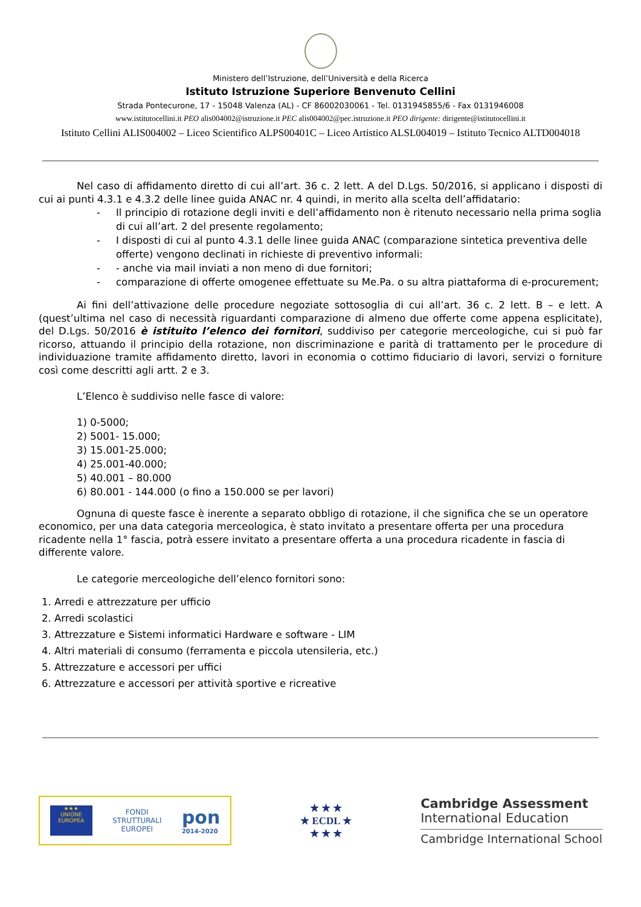Ministero dell’Istruzione, dell’Università e della Ricerca
Istituto Istruzione Superiore Benvenuto Cellini
Strada Pontecurone, 17 - 15048 Valenza (AL) - CF 86002030061 - Tel. 0131945855/6 - Fax 0131946008
www.istitutocellini.it PEO alis004002@istruzione.it PEC alis004002@pec.istruzione.it PEO dirigente: dirigente@istitutocellini.it
Istituto Cellini ALIS004002 – Liceo Scientifico ALPS00401C – Liceo Artistico ALSL004019 – Istituto Tecnico ALTD004018
Nel caso di affidamento diretto di cui all’art. 36 c. 2 lett. A del D.Lgs. 50/2016, si applicano i disposti di cui ai punti 4.3.1 e 4.3.2 delle linee guida ANAC nr. 4 quindi, in merito alla scelta dell’affidatario:
- Il principio di rotazione degli inviti e dell’affidamento non è ritenuto necessario nella prima soglia di cui all’art. 2 del presente regolamento;
- I disposti di cui al punto 4.3.1 delle linee guida ANAC (comparazione sintetica preventiva delle offerte) vengono declinati in richieste di preventivo informali:
- - anche via mail inviati a non meno di due fornitori;
- comparazione di offerte omogenee effettuate su Me.Pa. o su altra piattaforma di e-procurement;
Ai fini dell’attivazione delle procedure negoziate sottosoglia di cui all’art. 36 c. 2 lett. B – e lett. A (quest’ultima nel caso di necessità riguardanti comparazione di almeno due offerte come appena esplicitate), del D.Lgs. 50/2016 è istituito l’elenco dei fornitori, suddiviso per categorie merceologiche, cui si può far ricorso, attuando il principio della rotazione, non discriminazione e parità di trattamento per le procedure di individuazione tramite affidamento diretto, lavori in economia o cottimo fiduciario di lavori, servizi o forniture così come descritti agli artt. 2 e 3.
L’Elenco è suddiviso nelle fasce di valore:
1) 0-5000;
2) 5001- 15.000;
3) 15.001-25.000;
4) 25.001-40.000;
5) 40.001 – 80.000
6) 80.001 - 144.000 (o fino a 150.000 se per lavori)
Ognuna di queste fasce è inerente a separato obbligo di rotazione, il che significa che se un operatore economico, per una data categoria merceologica, è stato invitato a presentare offerta per una procedura ricadente nella 1° fascia, potrà essere invitato a presentare offerta a una procedura ricadente in fascia di differente valore.
Le categorie merceologiche dell’elenco fornitori sono:
1. Arredi e attrezzature per ufficio
2. Arredi scolastici
3. Attrezzature e Sistemi informatici Hardware e software - LIM
4. Altri materiali di consumo (ferramenta e piccola utensileria, etc.)
5. Attrezzature e accessori per uffici
6. Attrezzature e accessori per attività sportive e ricreative
★★★
UNIONE EUROPEA
FONDI
STRUTTURALI
EUROPEI
pon
2014-2020
★ ★ ★
★ ECDL ★
★ ★ ★
Cambridge Assessment
International Education
Cambridge International School